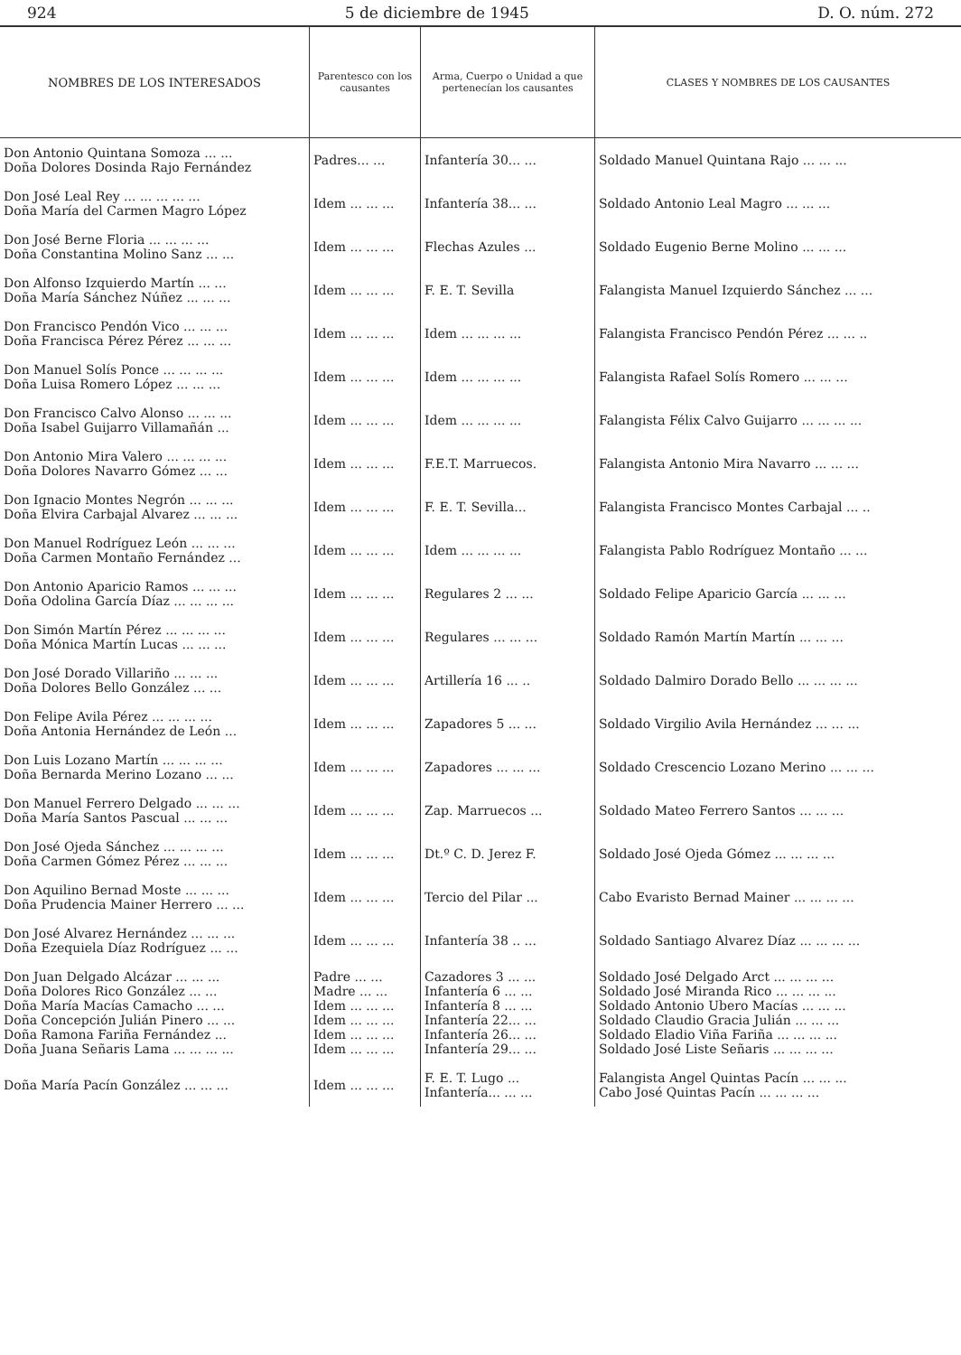924 5 de diciembre de 1945 D. O. núm. 272
| NOMBRES DE LOS INTERESADOS | Parentesco con los causantes | Arma, Cuerpo o Unidad a que pertenecían los causantes | CLASES Y NOMBRES DE LOS CAUSANTES |
| --- | --- | --- | --- |
| Don Antonio Quintana Somoza ... ... Doña Dolores Dosinda Rajo Fernández | Padres... ... | Infantería 30... ... | Soldado Manuel Quintana Rajo ... ... ... |
| Don José Leal Rey ... ... ... ... ... Doña María del Carmen Magro López | Idem ... ... ... | Infantería 38... ... | Soldado Antonio Leal Magro ... ... ... |
| Don José Berne Floria ... ... ... ... Doña Constantina Molino Sanz ... ... | Idem ... ... ... | Flechas Azules ... | Soldado Eugenio Berne Molino ... ... ... |
| Don Alfonso Izquierdo Martín ... ... Doña María Sánchez Núñez ... ... ... | Idem ... ... ... | F. E. T. Sevilla | Falangista Manuel Izquierdo Sánchez ... ... |
| Don Francisco Pendón Vico ... ... ... Doña Francisca Pérez Pérez ... ... ... | Idem ... ... ... | Idem ... ... ... ... | Falangista Francisco Pendón Pérez ... ... .. |
| Don Manuel Solís Ponce ... ... ... ... Doña Luisa Romero López ... ... ... | Idem ... ... ... | Idem ... ... ... ... | Falangista Rafael Solís Romero ... ... ... |
| Don Francisco Calvo Alonso ... ... ... Doña Isabel Guijarro Villamañán ... | Idem ... ... ... | Idem ... ... ... ... | Falangista Félix Calvo Guijarro ... ... ... ... |
| Don Antonio Mira Valero ... ... ... ... Doña Dolores Navarro Gómez ... ... | Idem ... ... ... | F.E.T. Marruecos. | Falangista Antonio Mira Navarro ... ... ... |
| Don Ignacio Montes Negrón ... ... ... Doña Elvira Carbajal Alvarez ... ... ... | Idem ... ... ... | F. E. T. Sevilla... | Falangista Francisco Montes Carbajal ... .. |
| Don Manuel Rodríguez León ... ... ... Doña Carmen Montaño Fernández ... | Idem ... ... ... | Idem ... ... ... ... | Falangista Pablo Rodríguez Montaño ... ... |
| Don Antonio Aparicio Ramos ... ... ... Doña Odolina García Díaz ... ... ... ... | Idem ... ... ... | Regulares 2 ... ... | Soldado Felipe Aparicio García ... ... ... |
| Don Simón Martín Pérez ... ... ... ... Doña Mónica Martín Lucas ... ... ... | Idem ... ... ... | Regulares ... ... ... | Soldado Ramón Martín Martín ... ... ... |
| Don José Dorado Villariño ... ... ... Doña Dolores Bello González ... ... | Idem ... ... ... | Artillería 16 ... .. | Soldado Dalmiro Dorado Bello ... ... ... ... |
| Don Felipe Avila Pérez ... ... ... ... Doña Antonia Hernández de León ... | Idem ... ... ... | Zapadores 5 ... ... | Soldado Virgilio Avila Hernández ... ... ... |
| Don Luis Lozano Martín ... ... ... ... Doña Bernarda Merino Lozano ... ... | Idem ... ... ... | Zapadores ... ... ... | Soldado Crescencio Lozano Merino ... ... ... |
| Don Manuel Ferrero Delgado ... ... ... Doña María Santos Pascual ... ... ... | Idem ... ... ... | Zap. Marruecos ... | Soldado Mateo Ferrero Santos ... ... ... |
| Don José Ojeda Sánchez ... ... ... ... Doña Carmen Gómez Pérez ... ... ... | Idem ... ... ... | Dt.º C. D. Jerez F. | Soldado José Ojeda Gómez ... ... ... ... |
| Don Aquilino Bernad Moste ... ... ... Doña Prudencia Mainer Herrero ... ... | Idem ... ... ... | Tercio del Pilar ... | Cabo Evaristo Bernad Mainer ... ... ... ... |
| Don José Alvarez Hernández ... ... ... Doña Ezequiela Díaz Rodríguez ... ... | Idem ... ... ... | Infantería 38 .. ... | Soldado Santiago Alvarez Díaz ... ... ... ... |
| Don Juan Delgado Alcázar ... ... ... Doña Dolores Rico González ... ... Doña María Macías Camacho ... ... Doña Concepción Julián Pinero ... ... Doña Ramona Fariña Fernández ... Doña Juana Señaris Lama ... ... ... ... | Padre ... ... Madre ... ... Idem ... ... ... Idem ... ... ... Idem ... ... ... Idem ... ... ... | Cazadores 3 ... ... Infantería 6 ... ... Infantería 8 ... ... Infantería 22... ... Infantería 26... ... Infantería 29... ... | Soldado José Delgado Arct ... ... ... ... Soldado José Miranda Rico ... ... ... ... Soldado Antonio Ubero Macías ... ... ... Soldado Claudio Gracia Julián ... ... ... Soldado Eladio Viña Fariña ... ... ... ... Soldado José Liste Señaris ... ... ... ... |
| Doña María Pacín González ... ... ... | Idem ... ... ... | F. E. T. Lugo ... Infantería... ... ... | Falangista Angel Quintas Pacín ... ... ... Cabo José Quintas Pacín ... ... ... ... |